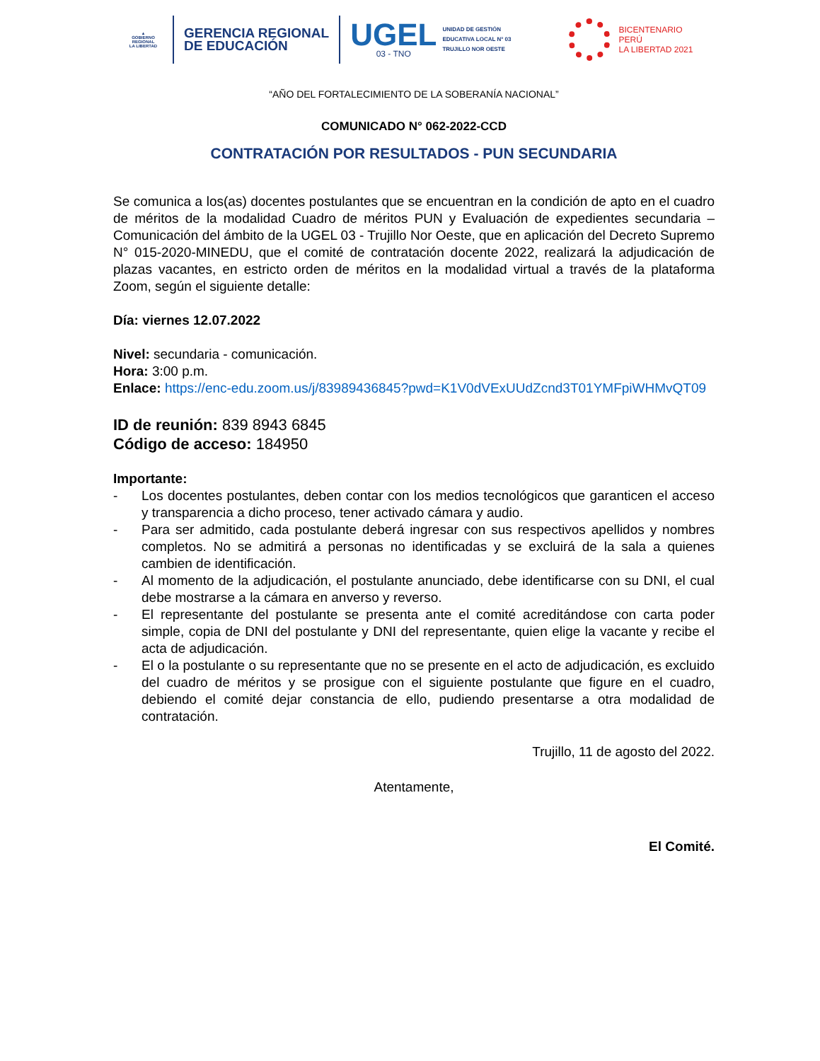▲
GOBIERNO REGIONAL
LA LIBERTAD
GERENCIA REGIONAL
DE EDUCACIÓN
UGEL
03 - TNO
UNIDAD DE GESTIÓN
EDUCATIVA LOCAL N° 03
TRUJILLO NOR OESTE
BICENTENARIO
PERÚ
LA LIBERTAD 2021
“AÑO DEL FORTALECIMIENTO DE LA SOBERANÍA NACIONAL”
COMUNICADO N° 062-2022-CCD
CONTRATACIÓN POR RESULTADOS - PUN SECUNDARIA
Se comunica a los(as) docentes postulantes que se encuentran en la condición de apto en el cuadro de méritos de la modalidad Cuadro de méritos PUN y Evaluación de expedientes secundaria – Comunicación del ámbito de la UGEL 03 - Trujillo Nor Oeste, que en aplicación del Decreto Supremo N° 015-2020-MINEDU, que el comité de contratación docente 2022, realizará la adjudicación de plazas vacantes, en estricto orden de méritos en la modalidad virtual a través de la plataforma Zoom, según el siguiente detalle:
Día: viernes 12.07.2022
Nivel: secundaria - comunicación.
Hora: 3:00 p.m.
Enlace: https://enc-edu.zoom.us/j/83989436845?pwd=K1V0dVExUUdZcnd3T01YMFpiWHMvQT09
ID de reunión: 839 8943 6845
Código de acceso: 184950
Importante:
- Los docentes postulantes, deben contar con los medios tecnológicos que garanticen el acceso y transparencia a dicho proceso, tener activado cámara y audio.
- Para ser admitido, cada postulante deberá ingresar con sus respectivos apellidos y nombres completos. No se admitirá a personas no identificadas y se excluirá de la sala a quienes cambien de identificación.
- Al momento de la adjudicación, el postulante anunciado, debe identificarse con su DNI, el cual debe mostrarse a la cámara en anverso y reverso.
- El representante del postulante se presenta ante el comité acreditándose con carta poder simple, copia de DNI del postulante y DNI del representante, quien elige la vacante y recibe el acta de adjudicación.
- El o la postulante o su representante que no se presente en el acto de adjudicación, es excluido del cuadro de méritos y se prosigue con el siguiente postulante que figure en el cuadro, debiendo el comité dejar constancia de ello, pudiendo presentarse a otra modalidad de contratación.
Trujillo, 11 de agosto del 2022.
Atentamente,
El Comité.